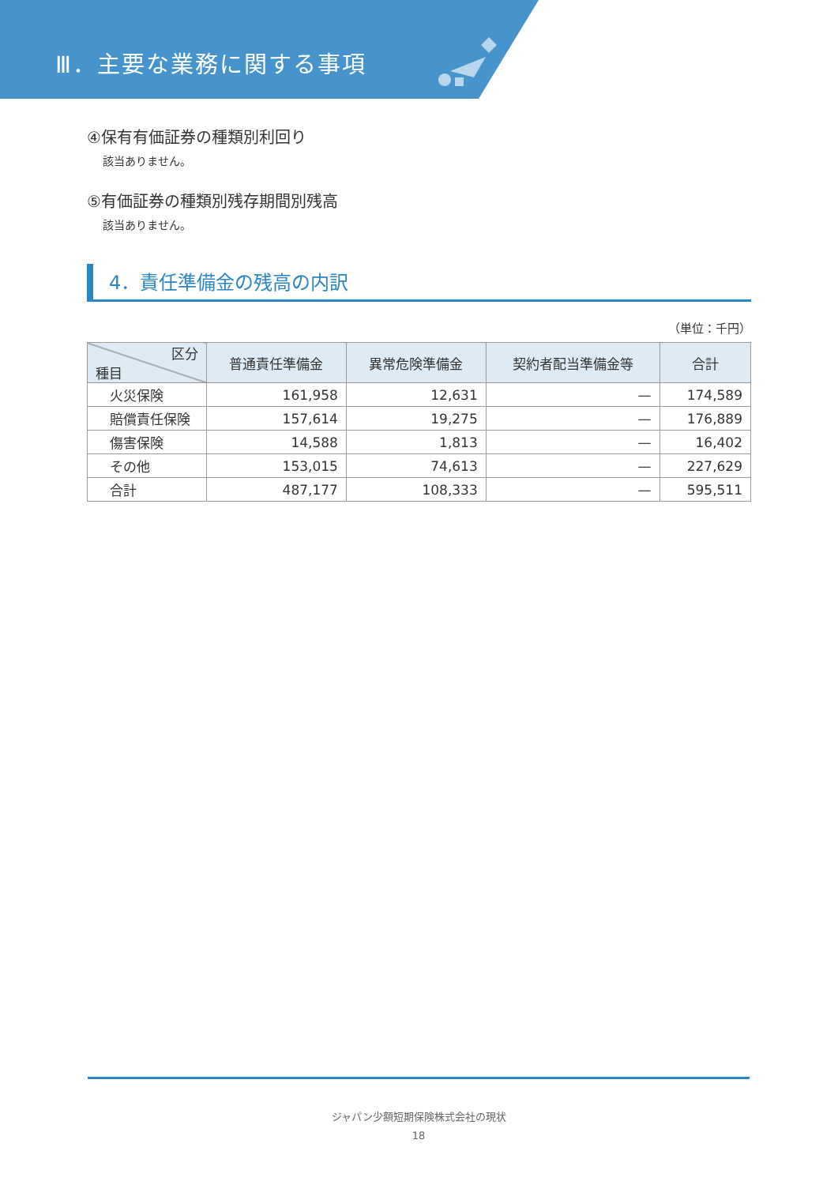Ⅲ．主要な業務に関する事項
④保有有価証券の種類別利回り
該当ありません。
⑤有価証券の種類別残存期間別残高
該当ありません。
4．責任準備金の残高の内訳
（単位：千円）
| 区分 種目 | 普通責任準備金 | 異常危険準備金 | 契約者配当準備金等 | 合計 |
| --- | --- | --- | --- | --- |
| 火災保険 | 161,958 | 12,631 | — | 174,589 |
| 賠償責任保険 | 157,614 | 19,275 | — | 176,889 |
| 傷害保険 | 14,588 | 1,813 | — | 16,402 |
| その他 | 153,015 | 74,613 | — | 227,629 |
| 合計 | 487,177 | 108,333 | — | 595,511 |
ジャパン少額短期保険株式会社の現状
18